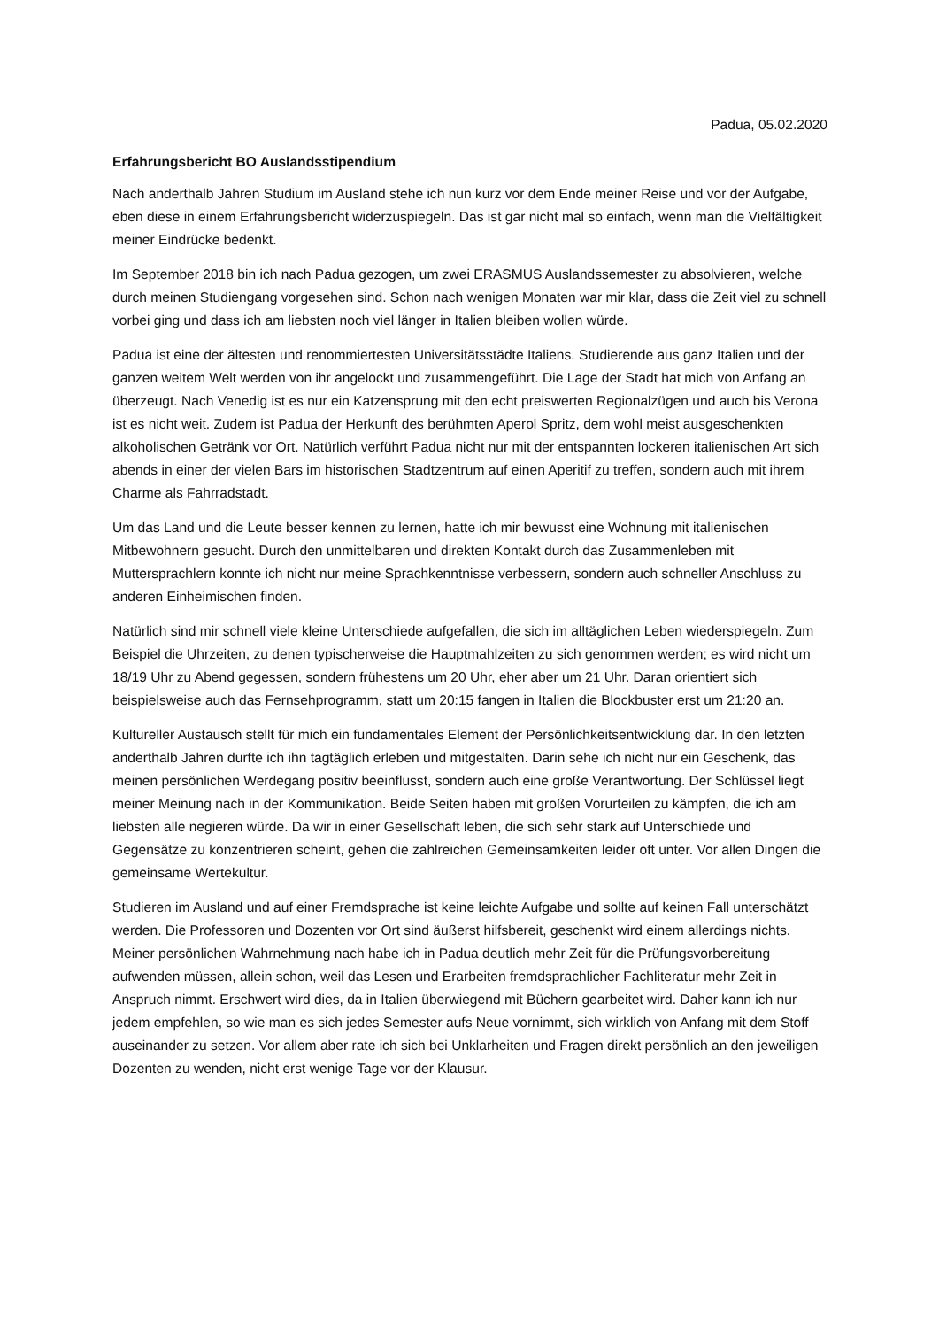Padua, 05.02.2020
Erfahrungsbericht BO Auslandsstipendium
Nach anderthalb Jahren Studium im Ausland stehe ich nun kurz vor dem Ende meiner Reise und vor der Aufgabe, eben diese in einem Erfahrungsbericht widerzuspiegeln. Das ist gar nicht mal so einfach, wenn man die Vielfältigkeit meiner Eindrücke bedenkt.
Im September 2018 bin ich nach Padua gezogen, um zwei ERASMUS Auslandssemester zu absolvieren, welche durch meinen Studiengang vorgesehen sind. Schon nach wenigen Monaten war mir klar, dass die Zeit viel zu schnell vorbei ging und dass ich am liebsten noch viel länger in Italien bleiben wollen würde.
Padua ist eine der ältesten und renommiertesten Universitätsstädte Italiens. Studierende aus ganz Italien und der ganzen weitem Welt werden von ihr angelockt und zusammengeführt. Die Lage der Stadt hat mich von Anfang an überzeugt. Nach Venedig ist es nur ein Katzensprung mit den echt preiswerten Regionalzügen und auch bis Verona ist es nicht weit. Zudem ist Padua der Herkunft des berühmten Aperol Spritz, dem wohl meist ausgeschenkten alkoholischen Getränk vor Ort. Natürlich verführt Padua nicht nur mit der entspannten lockeren italienischen Art sich abends in einer der vielen Bars im historischen Stadtzentrum auf einen Aperitif zu treffen, sondern auch mit ihrem Charme als Fahrradstadt.
Um das Land und die Leute besser kennen zu lernen, hatte ich mir bewusst eine Wohnung mit italienischen Mitbewohnern gesucht. Durch den unmittelbaren und direkten Kontakt durch das Zusammenleben mit Muttersprachlern konnte ich nicht nur meine Sprachkenntnisse verbessern, sondern auch schneller Anschluss zu anderen Einheimischen finden.
Natürlich sind mir schnell viele kleine Unterschiede aufgefallen, die sich im alltäglichen Leben wiederspiegeln. Zum Beispiel die Uhrzeiten, zu denen typischerweise die Hauptmahlzeiten zu sich genommen werden; es wird nicht um 18/19 Uhr zu Abend gegessen, sondern frühestens um 20 Uhr, eher aber um 21 Uhr. Daran orientiert sich beispielsweise auch das Fernsehprogramm, statt um 20:15 fangen in Italien die Blockbuster erst um 21:20 an.
Kultureller Austausch stellt für mich ein fundamentales Element der Persönlichkeitsentwicklung dar. In den letzten anderthalb Jahren durfte ich ihn tagtäglich erleben und mitgestalten. Darin sehe ich nicht nur ein Geschenk, das meinen persönlichen Werdegang positiv beeinflusst, sondern auch eine große Verantwortung. Der Schlüssel liegt meiner Meinung nach in der Kommunikation. Beide Seiten haben mit großen Vorurteilen zu kämpfen, die ich am liebsten alle negieren würde. Da wir in einer Gesellschaft leben, die sich sehr stark auf Unterschiede und Gegensätze zu konzentrieren scheint, gehen die zahlreichen Gemeinsamkeiten leider oft unter. Vor allen Dingen die gemeinsame Wertekultur.
Studieren im Ausland und auf einer Fremdsprache ist keine leichte Aufgabe und sollte auf keinen Fall unterschätzt werden. Die Professoren und Dozenten vor Ort sind äußerst hilfsbereit, geschenkt wird einem allerdings nichts. Meiner persönlichen Wahrnehmung nach habe ich in Padua deutlich mehr Zeit für die Prüfungsvorbereitung aufwenden müssen, allein schon, weil das Lesen und Erarbeiten fremdsprachlicher Fachliteratur mehr Zeit in Anspruch nimmt. Erschwert wird dies, da in Italien überwiegend mit Büchern gearbeitet wird. Daher kann ich nur jedem empfehlen, so wie man es sich jedes Semester aufs Neue vornimmt, sich wirklich von Anfang mit dem Stoff auseinander zu setzen. Vor allem aber rate ich sich bei Unklarheiten und Fragen direkt persönlich an den jeweiligen Dozenten zu wenden, nicht erst wenige Tage vor der Klausur.